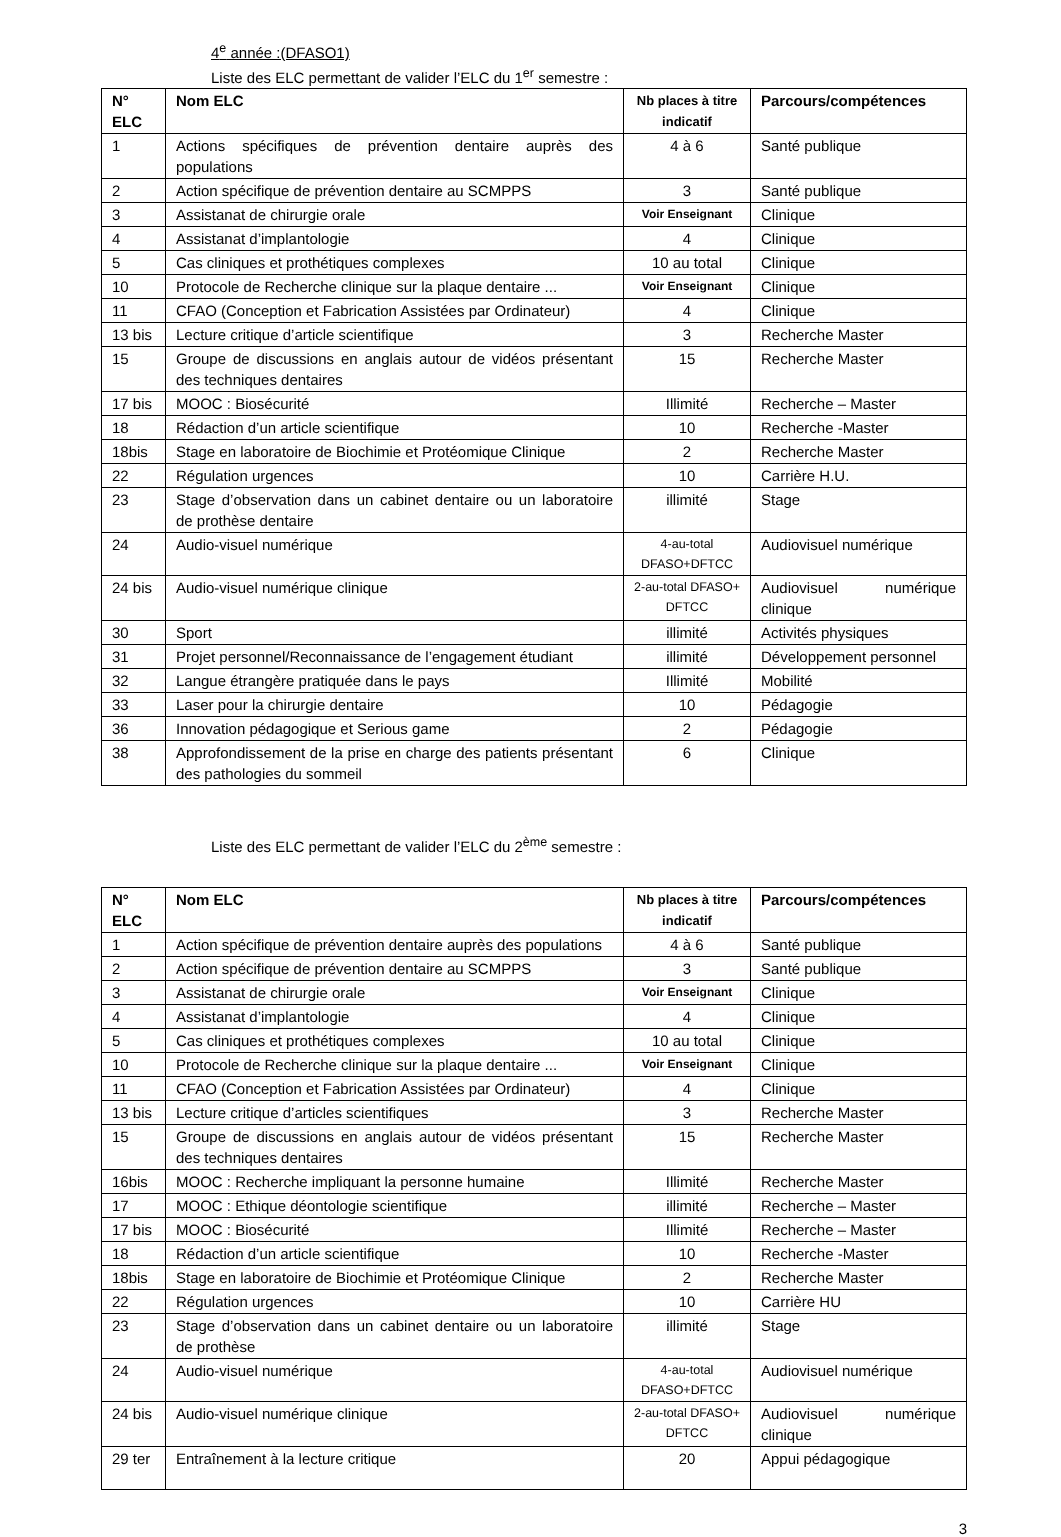4<sup>e</sup> année :(DFASO1)
Liste des ELC permettant de valider l’ELC du 1<sup>er</sup> semestre :
| N° ELC | Nom ELC | Nb places à titre indicatif | Parcours/compétences |
| --- | --- | --- | --- |
| 1 | Actions spécifiques de prévention dentaire auprès des populations | 4 à 6 | Santé publique |
| 2 | Action spécifique de prévention dentaire au SCMPPS | 3 | Santé publique |
| 3 | Assistanat de chirurgie orale | Voir Enseignant | Clinique |
| 4 | Assistanat d’implantologie | 4 | Clinique |
| 5 | Cas cliniques et prothétiques complexes | 10 au total | Clinique |
| 10 | Protocole de Recherche clinique sur la plaque dentaire ... | Voir Enseignant | Clinique |
| 11 | CFAO (Conception et Fabrication Assistées par Ordinateur) | 4 | Clinique |
| 13 bis | Lecture critique d’article scientifique | 3 | Recherche Master |
| 15 | Groupe de discussions en anglais autour de vidéos présentant des techniques dentaires | 15 | Recherche Master |
| 17 bis | MOOC : Biosécurité | Illimité | Recherche – Master |
| 18 | Rédaction d’un article scientifique | 10 | Recherche -Master |
| 18bis | Stage en laboratoire de Biochimie et Protéomique Clinique | 2 | Recherche Master |
| 22 | Régulation urgences | 10 | Carrière H.U. |
| 23 | Stage d’observation dans un cabinet dentaire ou un laboratoire de prothèse dentaire | illimité | Stage |
| 24 | Audio-visuel numérique | 4-au-total DFASO+DFTCC | Audiovisuel numérique |
| 24 bis | Audio-visuel numérique clinique | 2-au-total DFASO+ DFTCC | Audiovisuel numérique clinique |
| 30 | Sport | illimité | Activités physiques |
| 31 | Projet personnel/Reconnaissance de l’engagement étudiant | illimité | Développement personnel |
| 32 | Langue étrangère pratiquée dans le pays | Illimité | Mobilité |
| 33 | Laser pour la chirurgie dentaire | 10 | Pédagogie |
| 36 | Innovation pédagogique et Serious game | 2 | Pédagogie |
| 38 | Approfondissement de la prise en charge des patients présentant des pathologies du sommeil | 6 | Clinique |
Liste des ELC permettant de valider l’ELC du 2<sup>ème</sup> semestre :
| N° ELC | Nom ELC | Nb places à titre indicatif | Parcours/compétences |
| --- | --- | --- | --- |
| 1 | Action spécifique de prévention dentaire auprès des populations | 4 à 6 | Santé publique |
| 2 | Action spécifique de prévention dentaire au SCMPPS | 3 | Santé publique |
| 3 | Assistanat de chirurgie orale | Voir Enseignant | Clinique |
| 4 | Assistanat d’implantologie | 4 | Clinique |
| 5 | Cas cliniques et prothétiques complexes | 10 au total | Clinique |
| 10 | Protocole de Recherche clinique sur la plaque dentaire ... | Voir Enseignant | Clinique |
| 11 | CFAO (Conception et Fabrication Assistées par Ordinateur) | 4 | Clinique |
| 13 bis | Lecture critique d’articles scientifiques | 3 | Recherche Master |
| 15 | Groupe de discussions en anglais autour de vidéos présentant des techniques dentaires | 15 | Recherche Master |
| 16bis | MOOC : Recherche impliquant la personne humaine | Illimité | Recherche Master |
| 17 | MOOC : Ethique déontologie scientifique | illimité | Recherche – Master |
| 17 bis | MOOC : Biosécurité | Illimité | Recherche – Master |
| 18 | Rédaction d’un article scientifique | 10 | Recherche -Master |
| 18bis | Stage en laboratoire de Biochimie et Protéomique Clinique | 2 | Recherche Master |
| 22 | Régulation urgences | 10 | Carrière HU |
| 23 | Stage d’observation dans un cabinet dentaire ou un laboratoire de prothèse | illimité | Stage |
| 24 | Audio-visuel numérique | 4-au-total DFASO+DFTCC | Audiovisuel numérique |
| 24 bis | Audio-visuel numérique clinique | 2-au-total DFASO+ DFTCC | Audiovisuel numérique clinique |
| 29 ter | Entraînement à la lecture critique | 20 | Appui pédagogique |
3